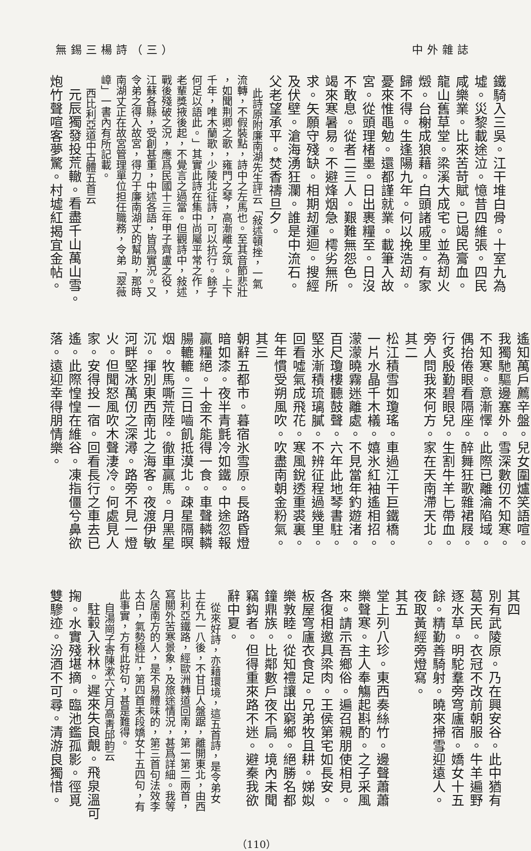無錫三楊詩（三） 中外雜誌
鐵騎入三吳。江干堆白骨。十室九為
墟。災黎載途泣。憶昔四維張。四民
咸樂業。比來苦苛賦。已竭民膏血。
龍山舊草堂。梁溪大成宅。並為刼火
燬。台榭成狼藉。白頭諸戚里。有家
歸不得。生逢陽九年。何以挽浩刼。
憂來惟黽勉。還都謹就業。載筆入故
宮。從頭理楮墨。日出裹糧至。日沒
不敢息。從者二三人。艱難無怨色。
竭來寒暑易。不避烽烟急。樗劣無所
求。矢願守殘缺。相期刼運迴。搜經
及伏壁。滄海湧狂瀾。誰是中流石。
父老望承平。焚香禱旦夕。
此詩原附廉南湖先生評云「敍述頓挫，一氣
流轉，不假裝點，詩中之左馬也。至其音節悲壯
，如聞荆卿之歌，雍門之琴，高漸離之筑。上下
千年，唯木蘭歌，少陵北征詩，可以抗行。餘子
何足以語此。」其實此詩在集中尚屬平常之作，
老輩獎掖後起，不覺言之過當。但觀詩中，敍述
戰後殘破之況，應爲民國十三年甲子齊盧之役，
江蘇各縣，受創甚重，中述各語，皆爲實況。又
令弟之得入故宮，得力于廉南湖丈的幫助，那時
南湖丈正在故宮管理單位担任職務，令弟「翠薇
嶂」一書內有所記載。
西比利亞道中古體五首云
元辰獨發投荒轍。看盡千山萬山雪。
炮竹聲喧客夢驚。村墟紅揭宜金帖。
遙知萬戶薦辛盤。兒女圍爐笑語喧。
我獨馳驅邊塞外。雪深數仞不知寒。
不知寒。意漸懌。此際已離淪陷域。
偶抬倦眼看隔座。醉舞狂歌雜裙屐。
行炙殷勤碧眼兒。生割牛羊匕帶血。
旁人問我來何方。家在天南滯天北。
其二
松江積雪如瓊瑤。車過江干巨鐵橋。
一片水晶千木檥。嬉氷紅袖遙相招。
濛濛曉霧迷離處。不見當年釣遊渚。
百尺瓊樓聽鼓聲。六年此地琴書駐。
堅氷漸積琉璃膩。不辨征程過幾里。
回看噓氣成飛花。寒風銳透重裘裏。
年年慣受朔風吹。吹盡南朝金粉氣。
其三
朝辭五都市。暮宿氷雪原。長路昏燈
暗如漆。夜半青氈冷如鐵。中途忽報
贏糧絕。十金不能得一食。車聲轔轔
腸轆轆。三日嚙飢抵漠北。疎星隔暝
烟。牧馬嘶荒陸。徹車贏馬。月黑星
沉。揮別東西南北之海客。夜渡伊敏
河畔堅冰萬仞之深潯。路旁不見一燈
火。但聞怒風吹木聲淒冷。何處見人
家。安得投一宿。回看長行之車去已
遙。此際惶惶在維谷。凍指僵兮鼻欲
落。遠迎幸得朋情樂。
其四
別有武陵原。乃在興安谷。此中猶有
葛天民。衣冠不改前朝服。牛羊遍野
逐水草。明駝羣旁穹廬宿。嬌女十五
餘。精勤善騎射。曉來掃雪迎遠人。
夜取黃經旁燈寫。
其五
堂上列八珍。東西奏絲竹。邊聲蕭蕭
樂聲寒。主人奉觴起斟酌。之子采風
來。請示吾鄉俗。遍召親朋使相見。
各復相邀具梁肉。王侯第宅如長安。
板屋穹廬衣食足。兄弟牧且耕。娣姒
樂敦睦。從知禮讓出窮鄉。絕勝名都
鐘鼎族。比鄰數戶夜不扃。境內未聞
竊鈎者。但得重來路不迷。避秦我欲
辭中夏。
從來好詩，亦藉環境，這五首詩，是令弟女
士在九一八後，不甘日人盤踞，離開東北，由西
比利亞鐵路，經歐洲轉道回南，第一第二兩首，
寫關外苦寒景象，及旅途情況，甚爲詳細。我等
久居南方的人，是不易體味的，第三首句法效李
太白，氣勢極壯，第四首末段嬌女十五四句，有
此事實，方有此好句，甚是難得。
自湯崗子寄陳漱六丈月高靑邱韵云
駐轂入秋林。遲來失良覿。飛泉溫可
掬。水實殘堪摘。臨池鑑孤影。徑覓
雙驂迹。汾酒不可尋。清游良獨惜。
（110）